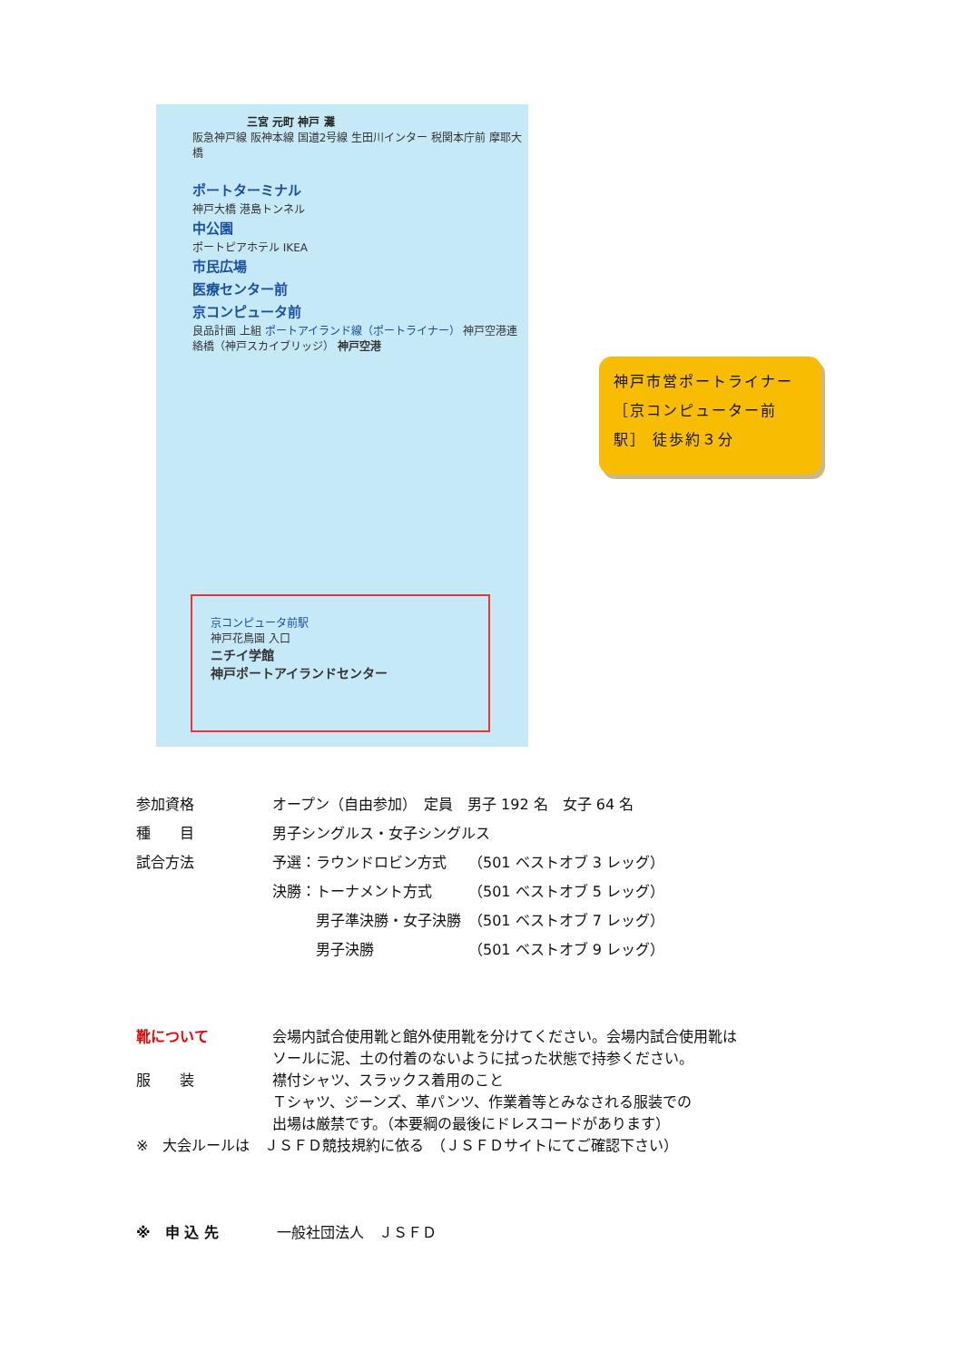三宮 元町 神戸 灘
阪急神戸線 阪神本線 国道2号線 生田川インター 税関本庁前 摩耶大橋
ポートターミナル
神戸大橋 港島トンネル
中公園
ポートピアホテル IKEA
市民広場
医療センター前
京コンピュータ前
良品計画 上組 ポートアイランド線（ポートライナー） 神戸空港連絡橋（神戸スカイブリッジ） 神戸空港
京コンピュータ前駅
神戸花鳥園 入口
ニチイ学館
神戸ポートアイランドセンター
神戸市営ポートライナー［京コンピューター前駅］ 徒歩約３分
| 参加資格 | オープン（自由参加） 定員 男子 192 名 女子 64 名 |
| 種 目 | 男子シングルス・女子シングルス |
| 試合方法 | 予選：ラウンドロビン方式 （501 ベストオブ 3 レッグ） |
| | 決勝：トーナメント方式 （501 ベストオブ 5 レッグ） |
| | 男子準決勝・女子決勝 （501 ベストオブ 7 レッグ） |
| | 男子決勝 （501 ベストオブ 9 レッグ） |
| 靴について | 会場内試合使用靴と館外使用靴を分けてください。会場内試合使用靴は ソールに泥、土の付着のないように拭った状態で持参ください。 |
| 服 装 | 襟付シャツ、スラックス着用のこと Ｔシャツ、ジーンズ、革パンツ、作業着等とみなされる服装での 出場は厳禁です。（本要綱の最後にドレスコードがあります） |
| ※ 大会ルールは ＪＳＦＤ競技規約に依る （ＪＳＦＤサイトにてご確認下さい） | |
| ※ 申 込 先 一般社団法人 ＪＳＦＤ | |